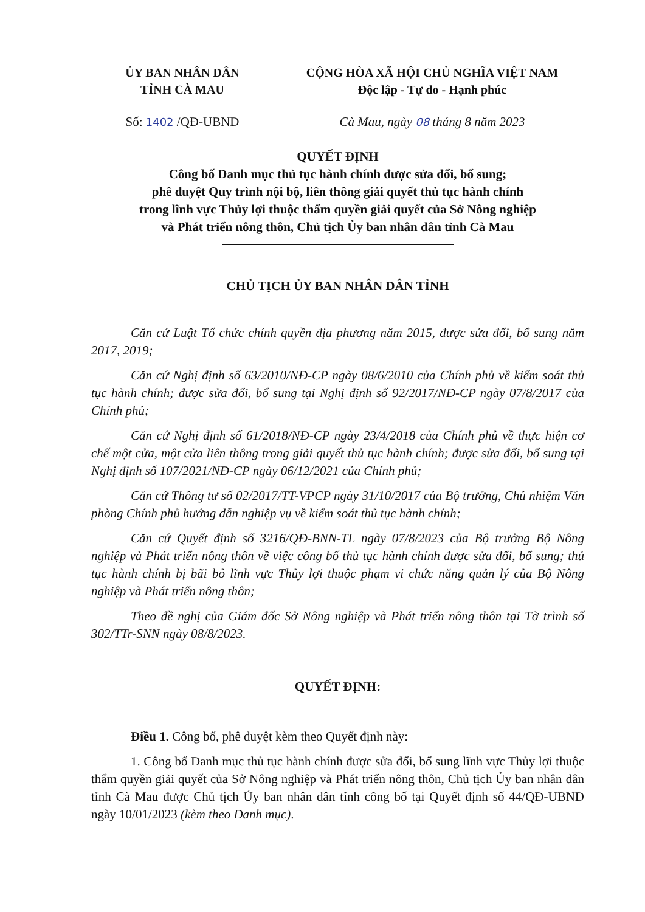ỦY BAN NHÂN DÂN
TỈNH CÀ MAU
CỘNG HÒA XÃ HỘI CHỦ NGHĨA VIỆT NAM
Độc lập - Tự do - Hạnh phúc
Số: 1402 /QĐ-UBND Cà Mau, ngày 08 tháng 8 năm 2023
QUYẾT ĐỊNH
Công bố Danh mục thủ tục hành chính được sửa đổi, bổ sung;
phê duyệt Quy trình nội bộ, liên thông giải quyết thủ tục hành chính
trong lĩnh vực Thủy lợi thuộc thẩm quyền giải quyết của Sở Nông nghiệp
và Phát triển nông thôn, Chủ tịch Ủy ban nhân dân tỉnh Cà Mau
CHỦ TỊCH ỦY BAN NHÂN DÂN TỈNH
Căn cứ Luật Tổ chức chính quyền địa phương năm 2015, được sửa đổi, bổ sung năm 2017, 2019;
Căn cứ Nghị định số 63/2010/NĐ-CP ngày 08/6/2010 của Chính phủ về kiểm soát thủ tục hành chính; được sửa đổi, bổ sung tại Nghị định số 92/2017/NĐ-CP ngày 07/8/2017 của Chính phủ;
Căn cứ Nghị định số 61/2018/NĐ-CP ngày 23/4/2018 của Chính phủ về thực hiện cơ chế một cửa, một cửa liên thông trong giải quyết thủ tục hành chính; được sửa đổi, bổ sung tại Nghị định số 107/2021/NĐ-CP ngày 06/12/2021 của Chính phủ;
Căn cứ Thông tư số 02/2017/TT-VPCP ngày 31/10/2017 của Bộ trưởng, Chủ nhiệm Văn phòng Chính phủ hướng dẫn nghiệp vụ về kiểm soát thủ tục hành chính;
Căn cứ Quyết định số 3216/QĐ-BNN-TL ngày 07/8/2023 của Bộ trưởng Bộ Nông nghiệp và Phát triển nông thôn về việc công bố thủ tục hành chính được sửa đổi, bổ sung; thủ tục hành chính bị bãi bỏ lĩnh vực Thủy lợi thuộc phạm vi chức năng quản lý của Bộ Nông nghiệp và Phát triển nông thôn;
Theo đề nghị của Giám đốc Sở Nông nghiệp và Phát triển nông thôn tại Tờ trình số 302/TTr-SNN ngày 08/8/2023.
QUYẾT ĐỊNH:
Điều 1. Công bố, phê duyệt kèm theo Quyết định này:
1. Công bố Danh mục thủ tục hành chính được sửa đổi, bổ sung lĩnh vực Thủy lợi thuộc thẩm quyền giải quyết của Sở Nông nghiệp và Phát triển nông thôn, Chủ tịch Ủy ban nhân dân tỉnh Cà Mau được Chủ tịch Ủy ban nhân dân tỉnh công bố tại Quyết định số 44/QĐ-UBND ngày 10/01/2023 (kèm theo Danh mục).